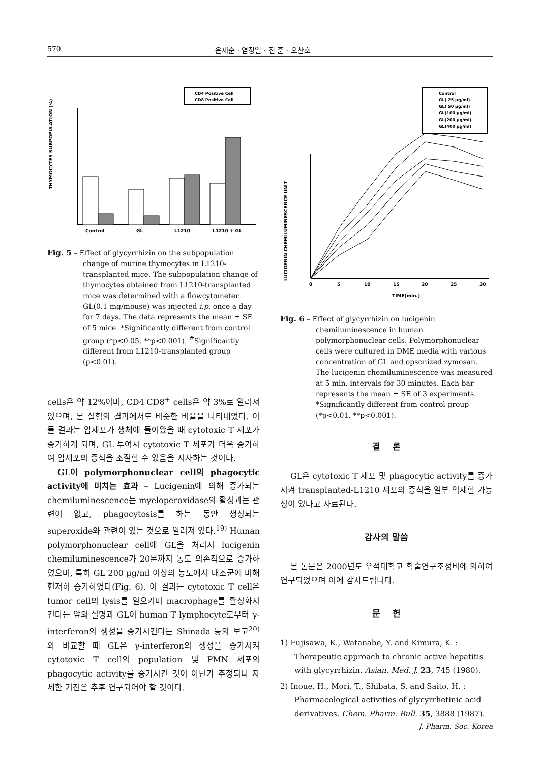570 은재순 · 염정열 · 전 훈 · 오찬호
CD4 Positive Cell
CD8 Positive Cell
THYMOCYTES SUBPOPULATION (%)
Control
GL
L1210
L1210 + GL
Fig. 5 – Effect of glycyrrhizin on the subpopulation change of murine thymocytes in L1210-transplanted mice. The subpopulation change of thymocytes obtained from L1210-transplanted mice was determined with a flowcytometer. GL(0.1 mg/mouse) was injected i.p. once a day for 7 days. The data represents the mean ± SE of 5 mice. *Significantly different from control group (*p<0.05, **p<0.001). <sup>#</sup>Significantly different from L1210-transplanted group (p<0.01).
cells은 약 12%이며, CD4<sup>-</sup>CD8<sup>+</sup> cells은 약 3%로 알려져 있으며, 본 실험의 결과에서도 비슷한 비율을 나타내었다. 이들 결과는 암세포가 생체에 들어왔을 때 cytotoxic T 세포가 증가하게 되며, GL 투여시 cytotoxic T 세포가 더욱 증가하여 암세포의 증식을 조절할 수 있음을 시사하는 것이다.
GL이 polymorphonuclear cell의 phagocytic activity에 미치는 효과 – Lucigenin에 의해 증가되는 chemiluminescence는 myeloperoxidase의 활성과는 관련이 없고, phagocytosis를 하는 동안 생성되는 superoxide와 관련이 있는 것으로 알려져 있다.<sup>19)</sup> Human polymorphonuclear cell에 GL을 처리시 lucigenin chemiluminescence가 20분까지 농도 의존적으로 증가하였으며, 특히 GL 200 µg/ml 이상의 농도에서 대조군에 비해 현저히 증가하였다(Fig. 6). 이 결과는 cytotoxic T cell은 tumor cell의 lysis를 일으키며 macrophage를 활성화시킨다는 앞의 설명과 GL이 human T lymphocyte로부터 γ-interferon의 생성을 증가시킨다는 Shinada 등의 보고<sup>20)</sup>와 비교할 때 GL은 γ-interferon의 생성을 증가시켜 cytotoxic T cell의 population 및 PMN 세포의 phagocytic activity를 증가시킨 것이 아닌가 추정되나 자세한 기전은 추후 연구되어야 할 것이다.
Control
GL( 25 µg/ml)
GL( 50 µg/ml)
GL(100 µg/ml)
GL(200 µg/ml)
GL(400 µg/ml)
LUCIGENIN CHEMILUMINESCENCE UNIT
0
5
10
15
20
25
30
TIME(min.)
Fig. 6 – Effect of glycyrrhizin on lucigenin chemiluminescence in human polymorphonuclear cells. Polymorphonuclear cells were cultured in DME media with various concentration of GL and opsonized zymosan. The lucigenin chemiluminescence was measured at 5 min. intervals for 30 minutes. Each bar represents the mean ± SE of 3 experiments. *Significantly different from control group (*p<0.01, **p<0.001).
결 론
GL은 cytotoxic T 세포 및 phagocytic activity를 증가시켜 transplanted-L1210 세포의 증식을 일부 억제할 가능성이 있다고 사료된다.
감사의 말씀
본 논문은 2000년도 우석대학교 학술연구조성비에 의하여 연구되었으며 이에 감사드립니다.
문 헌
1) Fujisawa, K., Watanabe, Y. and Kimura, K. : Therapeutic approach to chronic active hepatitis with glycyrrhizin. Asian. Med. J. 23, 745 (1980).
2) Inoue, H., Mori, T., Shibata, S. and Saito, H. : Pharmacological activities of glycyrrhetinic acid derivatives. Chem. Pharm. Bull. 35, 3888 (1987).
J. Pharm. Soc. Korea